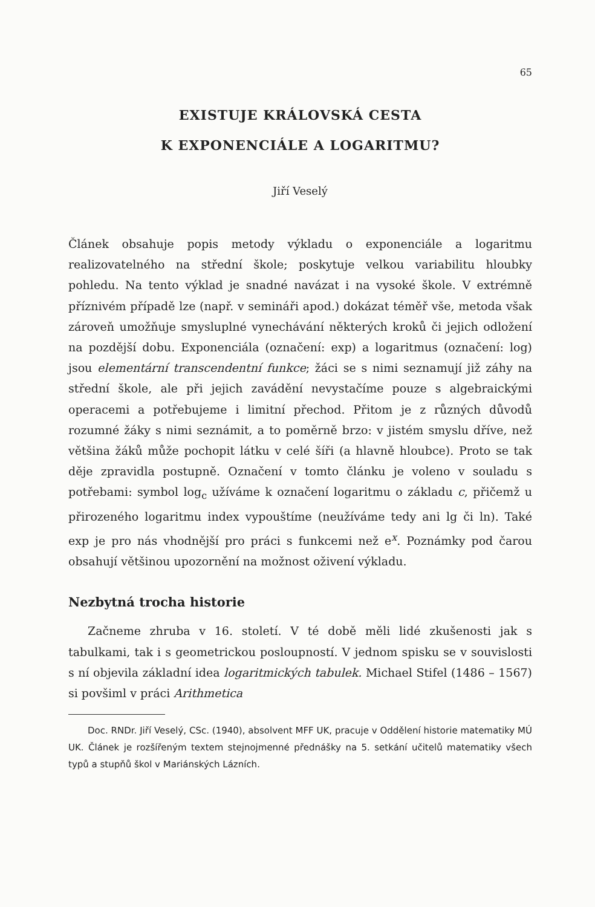65
EXISTUJE KRÁLOVSKÁ CESTA
K EXPONENCIÁLE A LOGARITMU?
Jiří Veselý
Článek obsahuje popis metody výkladu o exponenciále a logaritmu realizovatelného na střední škole; poskytuje velkou variabilitu hloubky pohledu. Na tento výklad je snadné navázat i na vysoké škole. V extrémně příznivém případě lze (např. v semináři apod.) dokázat téměř vše, metoda však zároveň umožňuje smysluplné vynechávání některých kroků či jejich odložení na pozdější dobu. Exponenciála (označení: exp) a logaritmus (označení: log) jsou elementární transcendentní funkce; žáci se s nimi seznamují již záhy na střední škole, ale při jejich zavádění nevystačíme pouze s algebraickými operacemi a potřebujeme i limitní přechod. Přitom je z různých důvodů rozumné žáky s nimi seznámit, a to poměrně brzo: v jistém smyslu dříve, než většina žáků může pochopit látku v celé šíři (a hlavně hloubce). Proto se tak děje zpravidla postupně. Označení v tomto článku je voleno v souladu s potřebami: symbol log<sub>c</sub> užíváme k označení logaritmu o základu c, přičemž u přirozeného logaritmu index vypouštíme (neužíváme tedy ani lg či ln). Také exp je pro nás vhodnější pro práci s funkcemi než e<sup>x</sup>. Poznámky pod čarou obsahují většinou upozornění na možnost oživení výkladu.
Nezbytná trocha historie
Začneme zhruba v 16. století. V té době měli lidé zkušenosti jak s tabulkami, tak i s geometrickou posloupností. V jednom spisku se v souvislosti s ní objevila základní idea logaritmických tabulek. Michael Stifel (1486 – 1567) si povšiml v práci Arithmetica
Doc. RNDr. Jiří Veselý, CSc. (1940), absolvent MFF UK, pracuje v Oddělení historie matematiky MÚ UK. Článek je rozšířeným textem stejnojmenné přednášky na 5. setkání učitelů matematiky všech typů a stupňů škol v Mariánských Lázních.